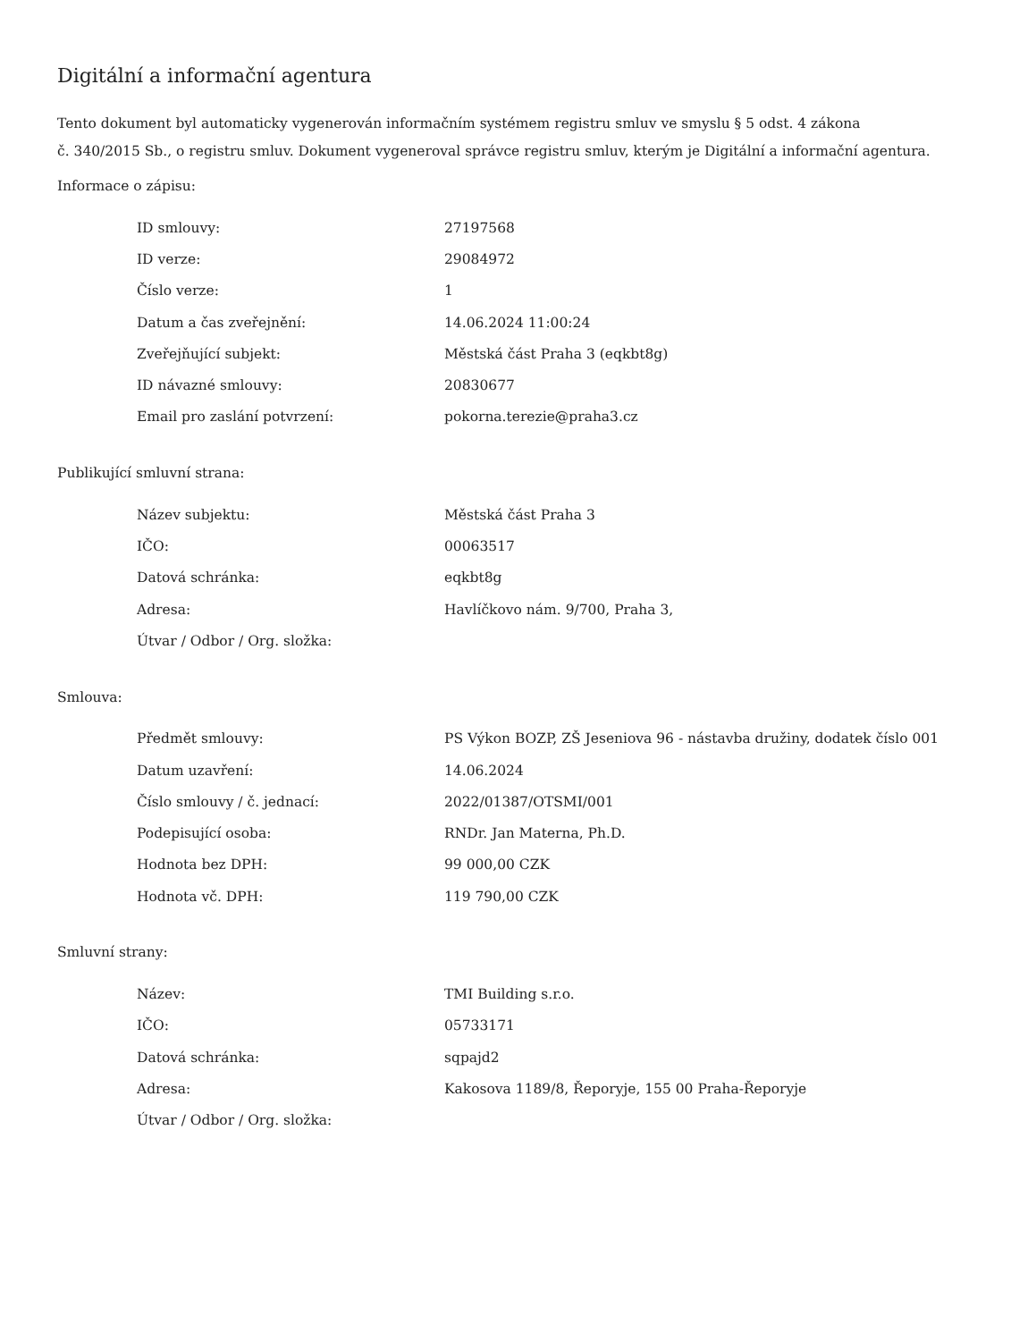Digitální a informační agentura
Tento dokument byl automaticky vygenerován informačním systémem registru smluv ve smyslu § 5 odst. 4 zákona
č. 340/2015 Sb., o registru smluv. Dokument vygeneroval správce registru smluv, kterým je Digitální a informační agentura.
Informace o zápisu:
| ID smlouvy: | 27197568 |
| ID verze: | 29084972 |
| Číslo verze: | 1 |
| Datum a čas zveřejnění: | 14.06.2024 11:00:24 |
| Zveřejňující subjekt: | Městská část Praha 3 (eqkbt8g) |
| ID návazné smlouvy: | 20830677 |
| Email pro zaslání potvrzení: | pokorna.terezie@praha3.cz |
Publikující smluvní strana:
| Název subjektu: | Městská část Praha 3 |
| IČO: | 00063517 |
| Datová schránka: | eqkbt8g |
| Adresa: | Havlíčkovo nám. 9/700, Praha 3, |
| Útvar / Odbor / Org. složka: | |
Smlouva:
| Předmět smlouvy: | PS Výkon BOZP, ZŠ Jeseniova 96 - nástavba družiny, dodatek číslo 001 |
| Datum uzavření: | 14.06.2024 |
| Číslo smlouvy / č. jednací: | 2022/01387/OTSMI/001 |
| Podepisující osoba: | RNDr. Jan Materna, Ph.D. |
| Hodnota bez DPH: | 99 000,00 CZK |
| Hodnota vč. DPH: | 119 790,00 CZK |
Smluvní strany:
| Název: | TMI Building s.r.o. |
| IČO: | 05733171 |
| Datová schránka: | sqpajd2 |
| Adresa: | Kakosova 1189/8, Řeporyje, 155 00 Praha-Řeporyje |
| Útvar / Odbor / Org. složka: | |